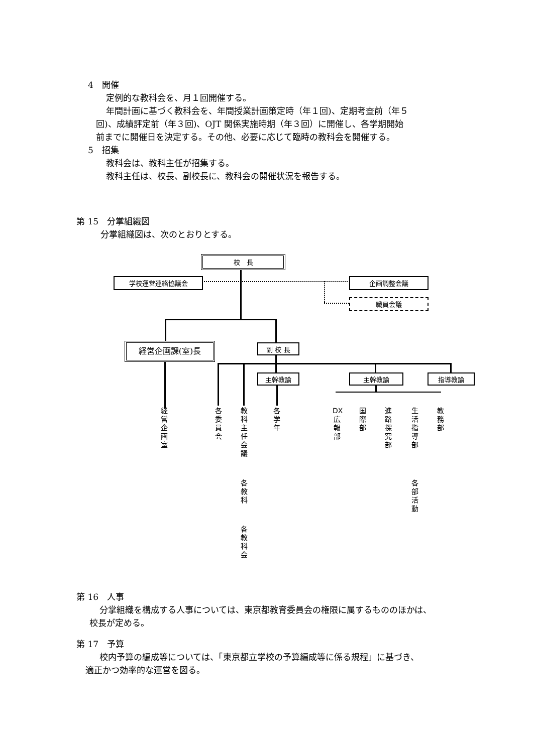4　開催
定例的な教科会を、月１回開催する。
年間計画に基づく教科会を、年間授業計画策定時（年１回)、定期考査前（年５
回)、成績評定前（年３回)、OJT 関係実施時期（年３回）に開催し、各学期開始
前までに開催日を決定する。その他、必要に応じて臨時の教科会を開催する。
5　招集
教科会は、教科主任が招集する。
教科主任は、校長、副校長に、教科会の開催状況を報告する。
第 15　分掌組織図
分掌組織図は、次のとおりとする。
校　長
学校運営連絡協議会 企画調整会議
職員会議
経営企画課(室)長 副 校 長
主幹教諭 主幹教諭 指導教諭
経営企画室
各委員会
教科主任会議
各教科
各教科会
各学年
DX広報部
国際部
進路探究部
生活指導部
各部活動
教務部
第 16　人事
分掌組織を構成する人事については、東京都教育委員会の権限に属するもののほかは、
校長が定める。
第 17　予算
校内予算の編成等については、「東京都立学校の予算編成等に係る規程」に基づき、
適正かつ効率的な運営を図る。